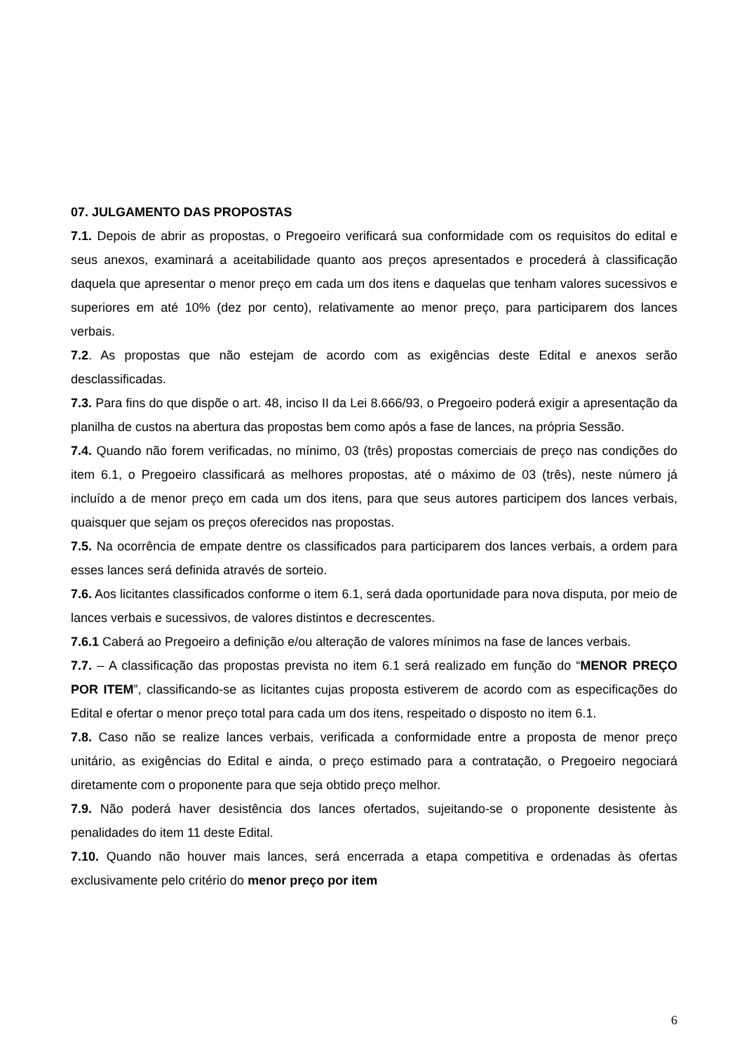07. JULGAMENTO DAS PROPOSTAS
7.1. Depois de abrir as propostas, o Pregoeiro verificará sua conformidade com os requisitos do edital e seus anexos, examinará a aceitabilidade quanto aos preços apresentados e procederá à classificação daquela que apresentar o menor preço em cada um dos itens e daquelas que tenham valores sucessivos e superiores em até 10% (dez por cento), relativamente ao menor preço, para participarem dos lances verbais.
7.2. As propostas que não estejam de acordo com as exigências deste Edital e anexos serão desclassificadas.
7.3. Para fins do que dispõe o art. 48, inciso II da Lei 8.666/93, o Pregoeiro poderá exigir a apresentação da planilha de custos na abertura das propostas bem como após a fase de lances, na própria Sessão.
7.4. Quando não forem verificadas, no mínimo, 03 (três) propostas comerciais de preço nas condições do item 6.1, o Pregoeiro classificará as melhores propostas, até o máximo de 03 (três), neste número já incluído a de menor preço em cada um dos itens, para que seus autores participem dos lances verbais, quaisquer que sejam os preços oferecidos nas propostas.
7.5. Na ocorrência de empate dentre os classificados para participarem dos lances verbais, a ordem para esses lances será definida através de sorteio.
7.6. Aos licitantes classificados conforme o item 6.1, será dada oportunidade para nova disputa, por meio de lances verbais e sucessivos, de valores distintos e decrescentes.
7.6.1 Caberá ao Pregoeiro a definição e/ou alteração de valores mínimos na fase de lances verbais.
7.7. – A classificação das propostas prevista no item 6.1 será realizado em função do “MENOR PREÇO POR ITEM”, classificando-se as licitantes cujas proposta estiverem de acordo com as especificações do Edital e ofertar o menor preço total para cada um dos itens, respeitado o disposto no item 6.1.
7.8. Caso não se realize lances verbais, verificada a conformidade entre a proposta de menor preço unitário, as exigências do Edital e ainda, o preço estimado para a contratação, o Pregoeiro negociará diretamente com o proponente para que seja obtido preço melhor.
7.9. Não poderá haver desistência dos lances ofertados, sujeitando-se o proponente desistente às penalidades do item 11 deste Edital.
7.10. Quando não houver mais lances, será encerrada a etapa competitiva e ordenadas às ofertas exclusivamente pelo critério do menor preço por item
6